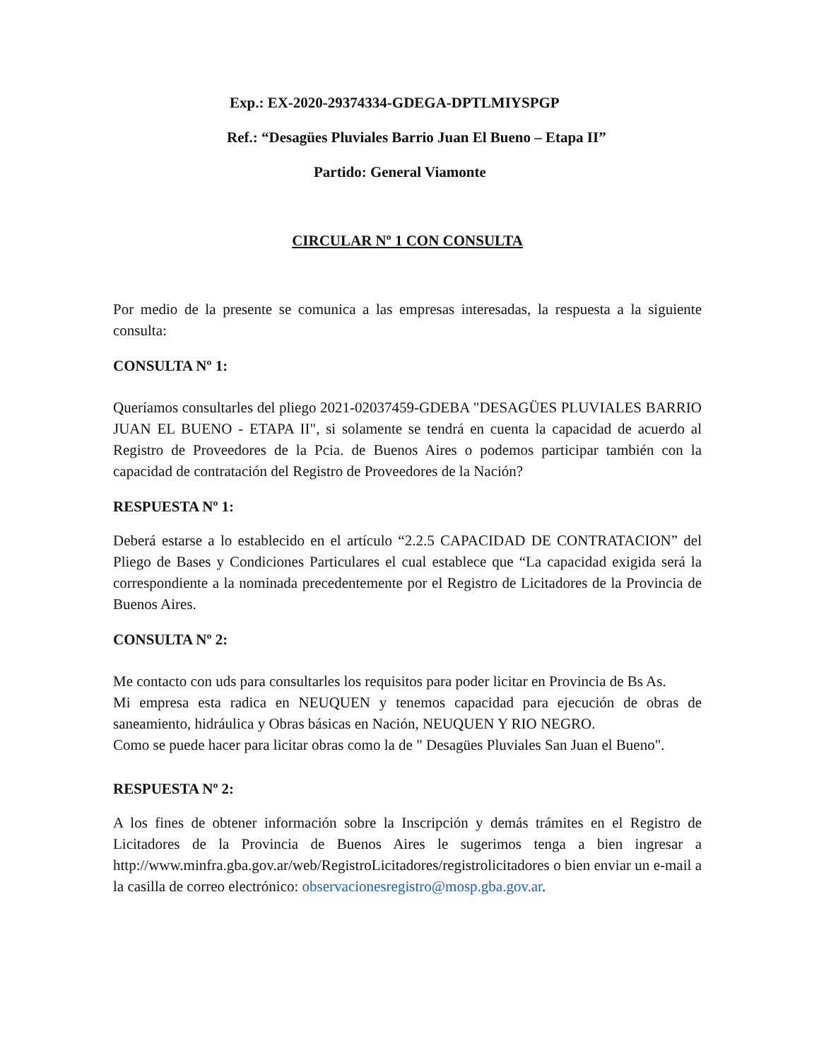Exp.: EX-2020-29374334-GDEGA-DPTLMIYSPGP
Ref.: “Desagües Pluviales Barrio Juan El Bueno – Etapa II”
Partido: General Viamonte
CIRCULAR Nº 1 CON CONSULTA
Por medio de la presente se comunica a las empresas interesadas, la respuesta a la siguiente consulta:
CONSULTA Nº 1:
Queríamos consultarles del pliego 2021-02037459-GDEBA "DESAGÜES PLUVIALES BARRIO JUAN EL BUENO - ETAPA II", si solamente se tendrá en cuenta la capacidad de acuerdo al Registro de Proveedores de la Pcia. de Buenos Aires o podemos participar también con la capacidad de contratación del Registro de Proveedores de la Nación?
RESPUESTA Nº 1:
Deberá estarse a lo establecido en el artículo “2.2.5 CAPACIDAD DE CONTRATACION” del Pliego de Bases y Condiciones Particulares el cual establece que “La capacidad exigida será la correspondiente a la nominada precedentemente por el Registro de Licitadores de la Provincia de Buenos Aires.
CONSULTA Nº 2:
Me contacto con uds para consultarles los requisitos para poder licitar en Provincia de Bs As.
Mi empresa esta radica en NEUQUEN y tenemos capacidad para ejecución de obras de saneamiento, hidráulica y Obras básicas en Nación, NEUQUEN Y RIO NEGRO.
Como se puede hacer para licitar obras como la de " Desagües Pluviales San Juan el Bueno".
RESPUESTA Nº 2:
A los fines de obtener información sobre la Inscripción y demás trámites en el Registro de Licitadores de la Provincia de Buenos Aires le sugerimos tenga a bien ingresar a http://www.minfra.gba.gov.ar/web/RegistroLicitadores/registrolicitadores o bien enviar un e-mail a la casilla de correo electrónico: observacionesregistro@mosp.gba.gov.ar.